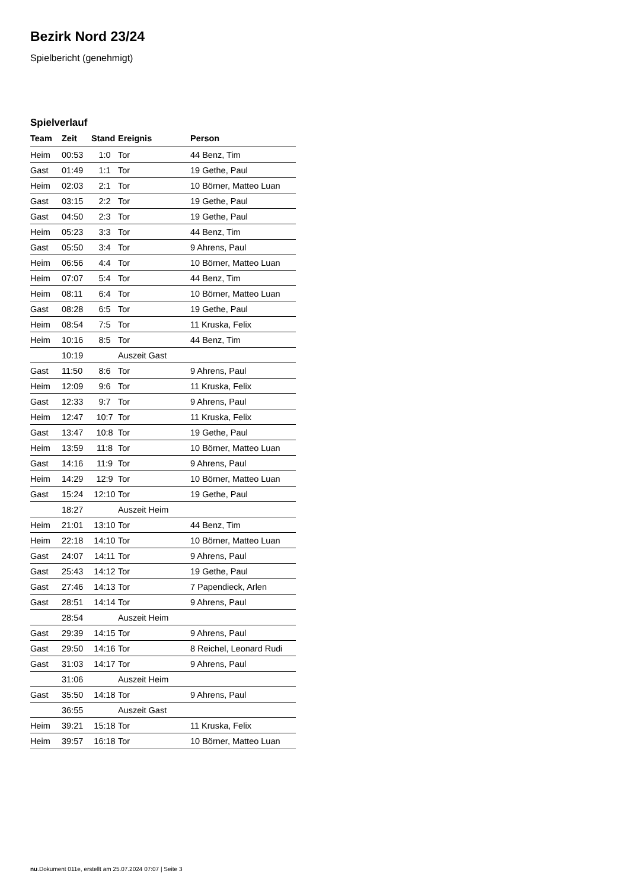Bezirk Nord 23/24
Spielbericht (genehmigt)
Spielverlauf
| Team | Zeit | Stand | Ereignis | Person |
| --- | --- | --- | --- | --- |
| Heim | 00:53 | 1:0 | Tor | 44 Benz, Tim |
| Gast | 01:49 | 1:1 | Tor | 19 Gethe, Paul |
| Heim | 02:03 | 2:1 | Tor | 10 Börner, Matteo Luan |
| Gast | 03:15 | 2:2 | Tor | 19 Gethe, Paul |
| Gast | 04:50 | 2:3 | Tor | 19 Gethe, Paul |
| Heim | 05:23 | 3:3 | Tor | 44 Benz, Tim |
| Gast | 05:50 | 3:4 | Tor | 9 Ahrens, Paul |
| Heim | 06:56 | 4:4 | Tor | 10 Börner, Matteo Luan |
| Heim | 07:07 | 5:4 | Tor | 44 Benz, Tim |
| Heim | 08:11 | 6:4 | Tor | 10 Börner, Matteo Luan |
| Gast | 08:28 | 6:5 | Tor | 19 Gethe, Paul |
| Heim | 08:54 | 7:5 | Tor | 11 Kruska, Felix |
| Heim | 10:16 | 8:5 | Tor | 44 Benz, Tim |
| | 10:19 | | Auszeit Gast | |
| Gast | 11:50 | 8:6 | Tor | 9 Ahrens, Paul |
| Heim | 12:09 | 9:6 | Tor | 11 Kruska, Felix |
| Gast | 12:33 | 9:7 | Tor | 9 Ahrens, Paul |
| Heim | 12:47 | 10:7 | Tor | 11 Kruska, Felix |
| Gast | 13:47 | 10:8 | Tor | 19 Gethe, Paul |
| Heim | 13:59 | 11:8 | Tor | 10 Börner, Matteo Luan |
| Gast | 14:16 | 11:9 | Tor | 9 Ahrens, Paul |
| Heim | 14:29 | 12:9 | Tor | 10 Börner, Matteo Luan |
| Gast | 15:24 | 12:10 | Tor | 19 Gethe, Paul |
| | 18:27 | | Auszeit Heim | |
| Heim | 21:01 | 13:10 | Tor | 44 Benz, Tim |
| Heim | 22:18 | 14:10 | Tor | 10 Börner, Matteo Luan |
| Gast | 24:07 | 14:11 | Tor | 9 Ahrens, Paul |
| Gast | 25:43 | 14:12 | Tor | 19 Gethe, Paul |
| Gast | 27:46 | 14:13 | Tor | 7 Papendieck, Arlen |
| Gast | 28:51 | 14:14 | Tor | 9 Ahrens, Paul |
| | 28:54 | | Auszeit Heim | |
| Gast | 29:39 | 14:15 | Tor | 9 Ahrens, Paul |
| Gast | 29:50 | 14:16 | Tor | 8 Reichel, Leonard Rudi |
| Gast | 31:03 | 14:17 | Tor | 9 Ahrens, Paul |
| | 31:06 | | Auszeit Heim | |
| Gast | 35:50 | 14:18 | Tor | 9 Ahrens, Paul |
| | 36:55 | | Auszeit Gast | |
| Heim | 39:21 | 15:18 | Tor | 11 Kruska, Felix |
| Heim | 39:57 | 16:18 | Tor | 10 Börner, Matteo Luan |
nu.Dokument 011e, erstellt am 25.07.2024 07:07 | Seite 3